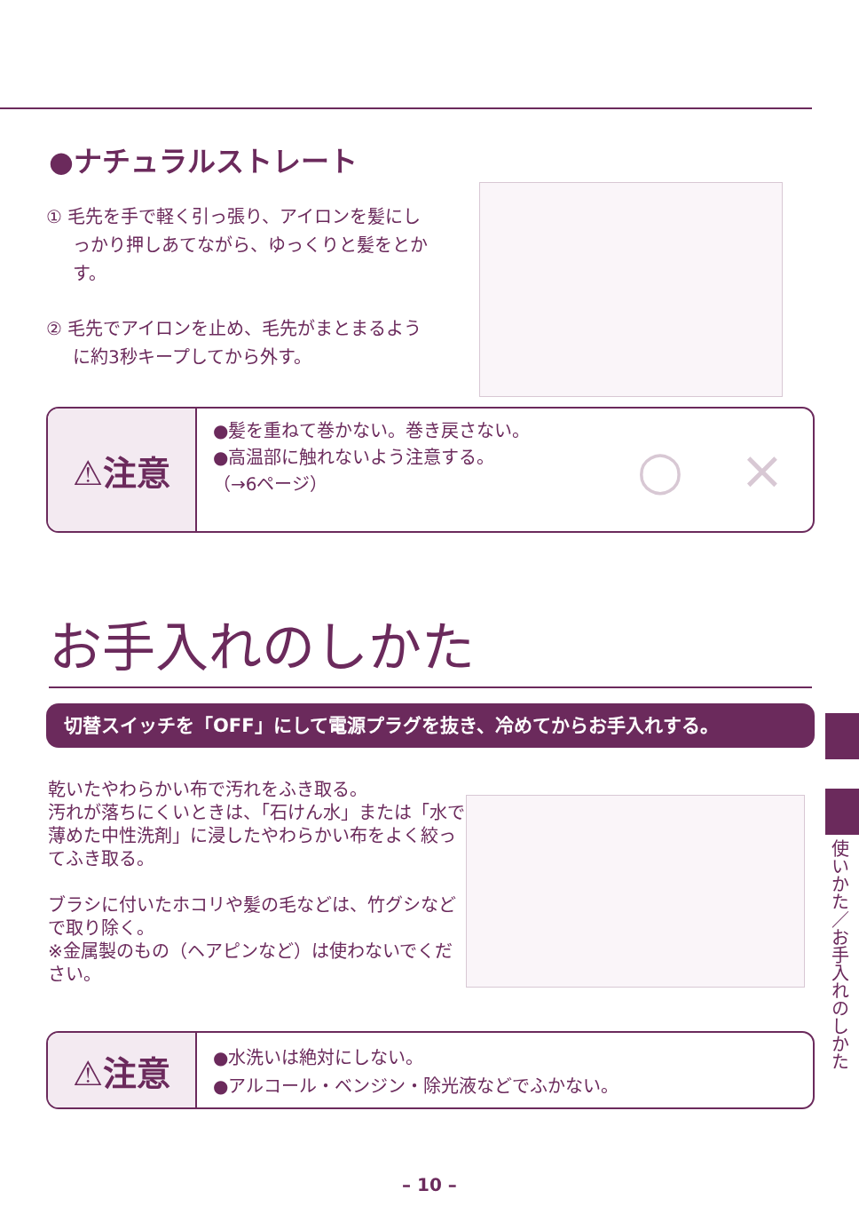●ナチュラルストレート
① 毛先を手で軽く引っ張り、アイロンを髪にしっかり押しあてながら、ゆっくりと髪をとかす。
② 毛先でアイロンを止め、毛先がまとまるように約3秒キープしてから外す。
⚠注意
●髪を重ねて巻かない。巻き戻さない。
●高温部に触れないよう注意する。
（→6ページ）
○ ×
お手入れのしかた
切替スイッチを「OFF」にして電源プラグを抜き、冷めてからお手入れする。
乾いたやわらかい布で汚れをふき取る。
汚れが落ちにくいときは、「石けん水」または「水で薄めた中性洗剤」に浸したやわらかい布をよく絞ってふき取る。
ブラシに付いたホコリや髪の毛などは、竹グシなどで取り除く。
※金属製のもの（ヘアピンなど）は使わないでください。
使いかた／お手入れのしかた
⚠注意
●水洗いは絶対にしない。
●アルコール・ベンジン・除光液などでふかない。
– 10 –